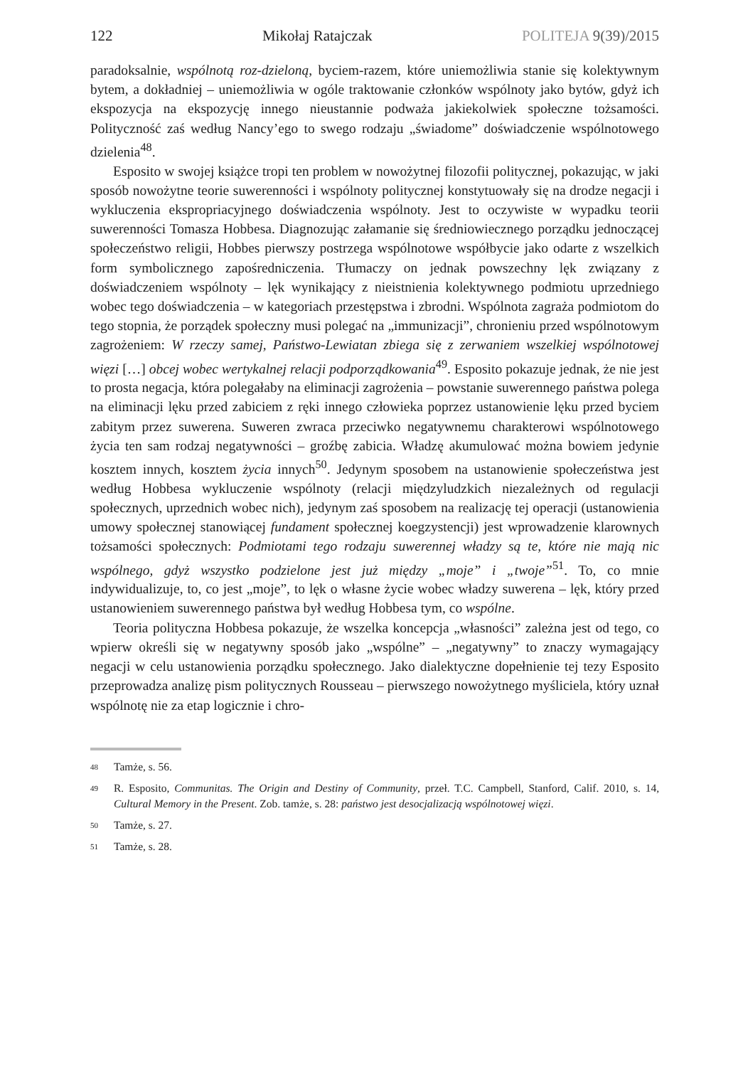122 Mikołaj Ratajczak POLITEJA 9(39)/2015
paradoksalnie, wspólnotą roz-dzieloną, byciem-razem, które uniemożliwia stanie się kolektywnym bytem, a dokładniej – uniemożliwia w ogóle traktowanie członków wspólnoty jako bytów, gdyż ich ekspozycja na ekspozycję innego nieustannie podważa jakiekolwiek społeczne tożsamości. Polityczność zaś według Nancy’ego to swego rodzaju „świadome” doświadczenie wspólnotowego dzielenia<sup>48</sup>.
Esposito w swojej książce tropi ten problem w nowożytnej filozofii politycznej, pokazując, w jaki sposób nowożytne teorie suwerenności i wspólnoty politycznej konstytuowały się na drodze negacji i wykluczenia ekspropriacyjnego doświadczenia wspólnoty. Jest to oczywiste w wypadku teorii suwerenności Tomasza Hobbesa. Diagnozując załamanie się średniowiecznego porządku jednoczącej społeczeństwo religii, Hobbes pierwszy postrzega wspólnotowe współbycie jako odarte z wszelkich form symbolicznego zapośredniczenia. Tłumaczy on jednak powszechny lęk związany z doświadczeniem wspólnoty – lęk wynikający z nieistnienia kolektywnego podmiotu uprzedniego wobec tego doświadczenia – w kategoriach przestępstwa i zbrodni. Wspólnota zagraża podmiotom do tego stopnia, że porządek społeczny musi polegać na „immunizacji”, chronieniu przed wspólnotowym zagrożeniem: W rzeczy samej, Państwo-Lewiatan zbiega się z zerwaniem wszelkiej wspólnotowej więzi […] obcej wobec wertykalnej relacji podporządkowania<sup>49</sup>. Esposito pokazuje jednak, że nie jest to prosta negacja, która polegałaby na eliminacji zagrożenia – powstanie suwerennego państwa polega na eliminacji lęku przed zabiciem z ręki innego człowieka poprzez ustanowienie lęku przed byciem zabitym przez suwerena. Suweren zwraca przeciwko negatywnemu charakterowi wspólnotowego życia ten sam rodzaj negatywności – groźbę zabicia. Władzę akumulować można bowiem jedynie kosztem innych, kosztem życia innych<sup>50</sup>. Jedynym sposobem na ustanowienie społeczeństwa jest według Hobbesa wykluczenie wspólnoty (relacji międzyludzkich niezależnych od regulacji społecznych, uprzednich wobec nich), jedynym zaś sposobem na realizację tej operacji (ustanowienia umowy społecznej stanowiącej fundament społecznej koegzystencji) jest wprowadzenie klarownych tożsamości społecznych: Podmiotami tego rodzaju suwerennej władzy są te, które nie mają nic wspólnego, gdyż wszystko podzielone jest już między „moje” i „twoje”<sup>51</sup>. To, co mnie indywidualizuje, to, co jest „moje”, to lęk o własne życie wobec władzy suwerena – lęk, który przed ustanowieniem suwerennego państwa był według Hobbesa tym, co wspólne.
Teoria polityczna Hobbesa pokazuje, że wszelka koncepcja „własności” zależna jest od tego, co wpierw określi się w negatywny sposób jako „wspólne” – „negatywny” to znaczy wymagający negacji w celu ustanowienia porządku społecznego. Jako dialektyczne dopełnienie tej tezy Esposito przeprowadza analizę pism politycznych Rousseau – pierwszego nowożytnego myśliciela, który uznał wspólnotę nie za etap logicznie i chro-
48 Tamże, s. 56.
49 R. Esposito, Communitas. The Origin and Destiny of Community, przeł. T.C. Campbell, Stanford, Calif. 2010, s. 14, Cultural Memory in the Present. Zob. tamże, s. 28: państwo jest desocjalizacją wspólnotowej więzi.
50 Tamże, s. 27.
51 Tamże, s. 28.